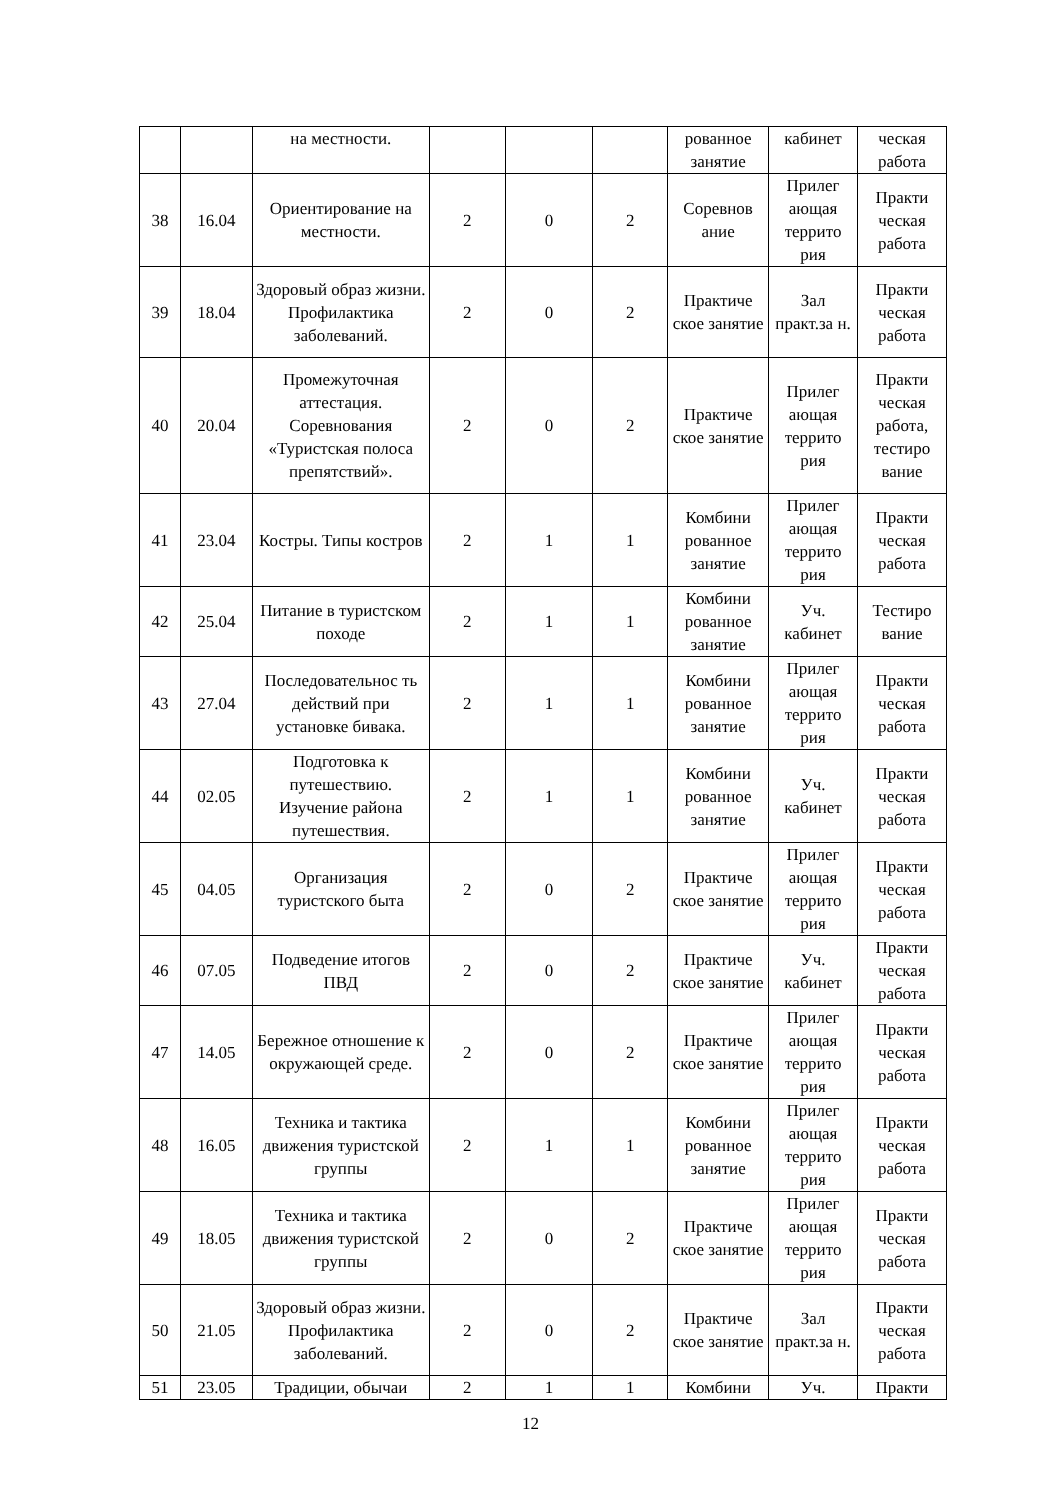| | | на местности. | | | | рованное занятие | кабинет | ческая работа |
| 38 | 16.04 | Ориентирование на местности. | 2 | 0 | 2 | Соревнов ание | Прилег ающая террито рия | Практи ческая работа |
| 39 | 18.04 | Здоровый образ жизни. Профилактика заболеваний. | 2 | 0 | 2 | Практиче ское занятие | Зал практ.за н. | Практи ческая работа |
| 40 | 20.04 | Промежуточная аттестация. Соревнования «Туристская полоса препятствий». | 2 | 0 | 2 | Практиче ское занятие | Прилег ающая террито рия | Практи ческая работа, тестиро вание |
| 41 | 23.04 | Костры. Типы костров | 2 | 1 | 1 | Комбини рованное занятие | Прилег ающая террито рия | Практи ческая работа |
| 42 | 25.04 | Питание в туристском походе | 2 | 1 | 1 | Комбини рованное занятие | Уч. кабинет | Тестиро вание |
| 43 | 27.04 | Последовательнос ть действий при установке бивака. | 2 | 1 | 1 | Комбини рованное занятие | Прилег ающая террито рия | Практи ческая работа |
| 44 | 02.05 | Подготовка к путешествию. Изучение района путешествия. | 2 | 1 | 1 | Комбини рованное занятие | Уч. кабинет | Практи ческая работа |
| 45 | 04.05 | Организация туристского быта | 2 | 0 | 2 | Практиче ское занятие | Прилег ающая террито рия | Практи ческая работа |
| 46 | 07.05 | Подведение итогов ПВД | 2 | 0 | 2 | Практиче ское занятие | Уч. кабинет | Практи ческая работа |
| 47 | 14.05 | Бережное отношение к окружающей среде. | 2 | 0 | 2 | Практиче ское занятие | Прилег ающая террито рия | Практи ческая работа |
| 48 | 16.05 | Техника и тактика движения туристской группы | 2 | 1 | 1 | Комбини рованное занятие | Прилег ающая террито рия | Практи ческая работа |
| 49 | 18.05 | Техника и тактика движения туристской группы | 2 | 0 | 2 | Практиче ское занятие | Прилег ающая террито рия | Практи ческая работа |
| 50 | 21.05 | Здоровый образ жизни. Профилактика заболеваний. | 2 | 0 | 2 | Практиче ское занятие | Зал практ.за н. | Практи ческая работа |
| 51 | 23.05 | Традиции, обычаи | 2 | 1 | 1 | Комбини | Уч. | Практи |
12